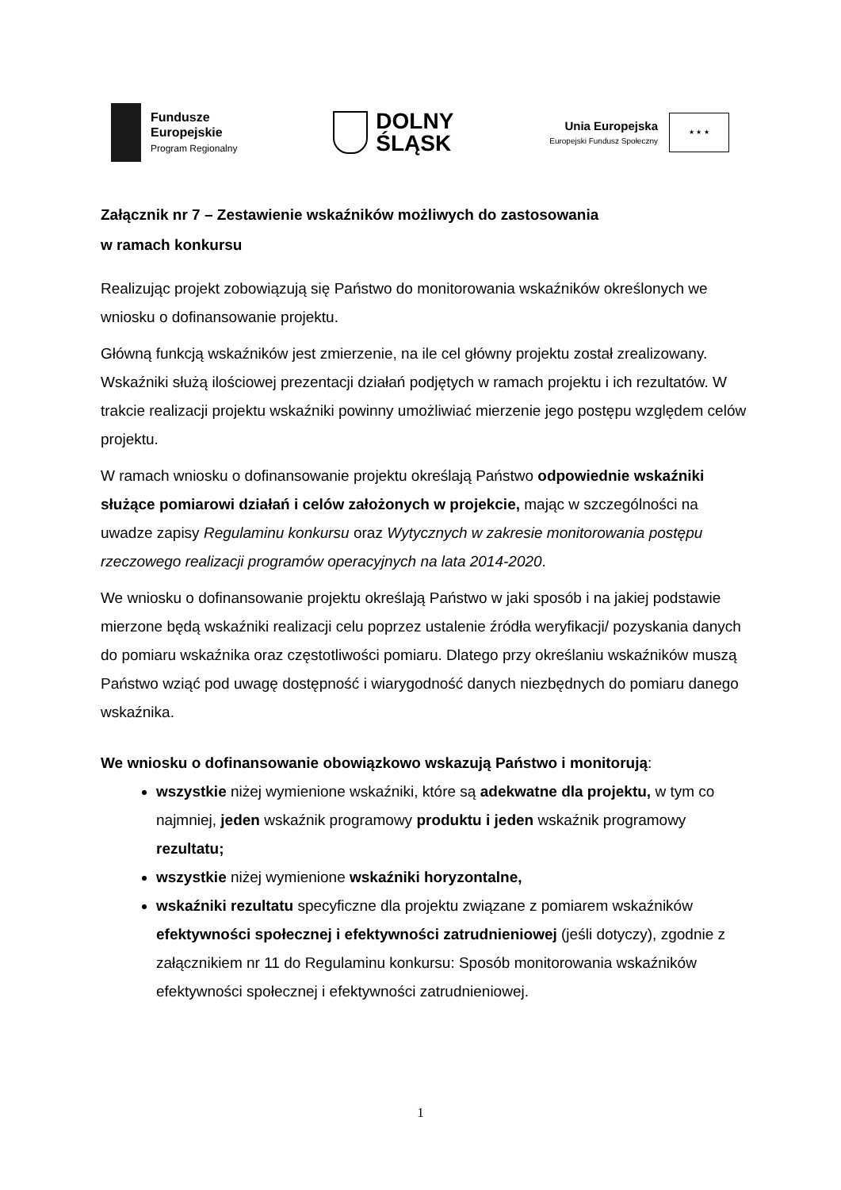Fundusze
Europejskie
Program Regionalny
DOLNY
ŚLĄSK
Unia Europejska
Europejski Fundusz Społeczny
★ ★ ★
Załącznik nr 7 – Zestawienie wskaźników możliwych do zastosowania
w ramach konkursu
Realizując projekt zobowiązują się Państwo do monitorowania wskaźników określonych we wniosku o dofinansowanie projektu.
Główną funkcją wskaźników jest zmierzenie, na ile cel główny projektu został zrealizowany. Wskaźniki służą ilościowej prezentacji działań podjętych w ramach projektu i ich rezultatów. W trakcie realizacji projektu wskaźniki powinny umożliwiać mierzenie jego postępu względem celów projektu.
W ramach wniosku o dofinansowanie projektu określają Państwo odpowiednie wskaźniki służące pomiarowi działań i celów założonych w projekcie, mając w szczególności na uwadze zapisy Regulaminu konkursu oraz Wytycznych w zakresie monitorowania postępu rzeczowego realizacji programów operacyjnych na lata 2014-2020.
We wniosku o dofinansowanie projektu określają Państwo w jaki sposób i na jakiej podstawie mierzone będą wskaźniki realizacji celu poprzez ustalenie źródła weryfikacji/ pozyskania danych do pomiaru wskaźnika oraz częstotliwości pomiaru. Dlatego przy określaniu wskaźników muszą Państwo wziąć pod uwagę dostępność i wiarygodność danych niezbędnych do pomiaru danego wskaźnika.
We wniosku o dofinansowanie obowiązkowo wskazują Państwo i monitorują:
wszystkie niżej wymienione wskaźniki, które są adekwatne dla projektu, w tym co najmniej, jeden wskaźnik programowy produktu i jeden wskaźnik programowy rezultatu;
wszystkie niżej wymienione wskaźniki horyzontalne,
wskaźniki rezultatu specyficzne dla projektu związane z pomiarem wskaźników efektywności społecznej i efektywności zatrudnieniowej (jeśli dotyczy), zgodnie z załącznikiem nr 11 do Regulaminu konkursu: Sposób monitorowania wskaźników efektywności społecznej i efektywności zatrudnieniowej.
1